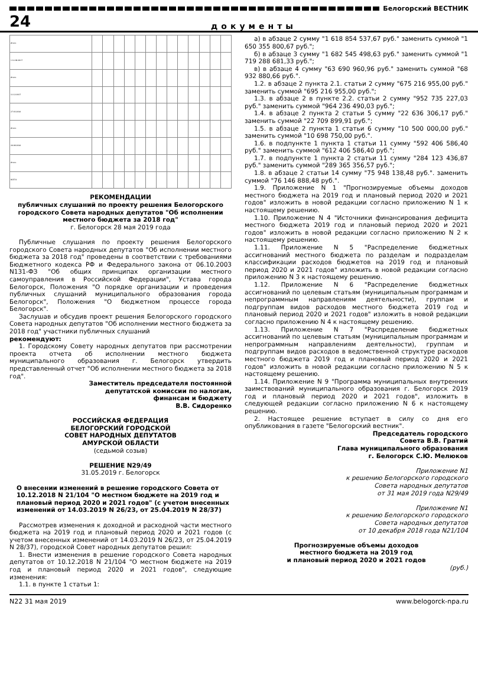Белогорский ВЕСТНИК
24 документы
| Итого | | | | | | | | | | | | | |
| 1 14.09.2017 | | | | | | | | | | | | | |
| Итого | | | | | | | | | | | | | |
| 11.12.2017 | | | | | | | | | | | | | |
| 27.03.2018 | | | | | | | | | | | | | |
| Итого | | | | | | | | | | | | | |
| 20.06.2018 | | | | | | | | | | | | | |
| Итого | | | | | | | | | | | | | |
| ВСЕГО | | | | | | | | | | | | | |
РЕКОМЕНДАЦИИ
публичных слушаний по проекту решения Белогорского городского Совета народных депутатов "Об исполнении местного бюджета за 2018 год"
г. Белогорск 28 мая 2019 года
Публичные слушания по проекту решения Белогорского городского Совета народных депутатов "Об исполнении местного бюджета за 2018 год" проведены в соответствии с требованиями Бюджетного кодекса РФ и Федерального закона от 06.10.2003 N131-ФЗ "Об общих принципах организации местного самоуправления в Российской Федерации", Устава города Белогорск, Положения "О порядке организации и проведения публичных слушаний муниципального образования города Белогорск", Положения "О бюджетном процессе города Белогорск".
Заслушав и обсудив проект решения Белогорского городского Совета народных депутатов "Об исполнении местного бюджета за 2018 год" участники публичных слушаний
рекомендуют:
1. Городскому Совету народных депутатов при рассмотрении проекта отчета об исполнении местного бюджета муниципального образования г. Белогорск утвердить представленный отчет "Об исполнении местного бюджета за 2018 год".
Заместитель председателя постоянной
депутатской комиссии по налогам,
финансам и бюджету
В.В. Сидоренко
РОССИЙСКАЯ ФЕДЕРАЦИЯ
БЕЛОГОРСКИЙ ГОРОДСКОЙ
СОВЕТ НАРОДНЫХ ДЕПУТАТОВ
АМУРСКОЙ ОБЛАСТИ
(седьмой созыв)
РЕШЕНИЕ N29/49
31.05.2019 г. Белогорск
О внесении изменений в решение городского Совета от 10.12.2018 N 21/104 "О местном бюджете на 2019 год и плановый период 2020 и 2021 годов" (с учетом внесенных изменений от 14.03.2019 N 26/23, от 25.04.2019 N 28/37)
Рассмотрев изменения к доходной и расходной части местного бюджета на 2019 год и плановый период 2020 и 2021 годов (с учетом внесенных изменений от 14.03.2019 N 26/23, от 25.04.2019 N 28/37), городской Совет народных депутатов решил:
1. Внести изменения в решение городского Совета народных депутатов от 10.12.2018 N 21/104 "О местном бюджете на 2019 год и плановый период 2020 и 2021 годов", следующие изменения:
1.1. в пункте 1 статьи 1:
а) в абзаце 2 сумму "1 618 854 537,67 руб." заменить суммой "1 650 355 800,67 руб.";
б) в абзаце 3 сумму "1 682 545 498,63 руб." заменить суммой "1 719 288 681,33 руб.";
в) в абзаце 4 сумму "63 690 960,96 руб." заменить суммой "68 932 880,66 руб.".
1.2. в абзаце 2 пункта 2.1. статьи 2 сумму "675 216 955,00 руб." заменить суммой "695 216 955,00 руб.";
1.3. в абзаце 2 в пункте 2.2. статьи 2 сумму "952 735 227,03 руб." заменить суммой "964 236 490,03 руб.";
1.4. в абзаце 2 пункта 2 статьи 5 сумму "22 636 306,17 руб." заменить суммой "22 709 899,91 руб.";
1.5. в абзаце 2 пункта 1 статьи 6 сумму "10 500 000,00 руб." заменить суммой "10 698 750,00 руб.".
1.6. в подпункте 1 пункта 1 статьи 11 сумму "592 406 586,40 руб." заменить суммой "612 406 586,40 руб.";
1.7. в подпункте 1 пункта 2 статьи 11 сумму "284 123 436,87 руб." заменить суммой "289 365 356,57 руб.";
1.8. в абзаце 2 статьи 14 сумму "75 948 138,48 руб.". заменить суммой "76 146 888,48 руб.".
1.9. Приложение N 1 "Прогнозируемые объемы доходов местного бюджета на 2019 год и плановый период 2020 и 2021 годов" изложить в новой редакции согласно приложению N 1 к настоящему решению.
1.10. Приложение N 4 "Источники финансирования дефицита местного бюджета 2019 год и плановый период 2020 и 2021 годов" изложить в новой редакции согласно приложению N 2 к настоящему решению.
1.11. Приложение N 5 "Распределение бюджетных ассигнований местного бюджета по разделам и подразделам классификации расходов бюджетов на 2019 год и плановый период 2020 и 2021 годов" изложить в новой редакции согласно приложению N 3 к настоящему решению.
1.12. Приложение N 6 "Распределение бюджетных ассигнований по целевым статьям (муниципальным программам и непрограммным направлениям деятельности), группам и подгруппам видов расходов местного бюджета 2019 год и плановый период 2020 и 2021 годов" изложить в новой редакции согласно приложению N 4 к настоящему решению.
1.13. Приложение N 7 "Распределение бюджетных ассигнований по целевым статьям (муниципальным программам и непрограммным направлениям деятельности), группам и подгруппам видов расходов в ведомственной структуре расходов местного бюджета 2019 год и плановый период 2020 и 2021 годов" изложить в новой редакции согласно приложению N 5 к настоящему решению.
1.14. Приложение N 9 "Программа муниципальных внутренних заимствований муниципального образования г. Белогорск 2019 год и плановый период 2020 и 2021 годов", изложить в следующей редакции согласно приложению N 6 к настоящему решению.
2. Настоящее решение вступает в силу со дня его опубликования в газете "Белогорский вестник".
Председатель городского
Совета В.В. Гратий
Глава муниципального образования
г. Белогорск С.Ю. Мелюков
Приложение N1
к решению Белогорского городского
Совета народных депутатов
от 31 мая 2019 года N29/49
Приложение N1
к решению Белогорского городского
Совета народных депутатов
от 10 декабря 2018 года N21/104
Прогнозируемые объемы доходов
местного бюджета на 2019 год
и плановый период 2020 и 2021 годов
(руб.)
N22 31 мая 2019 www.belogorck-npa.ru